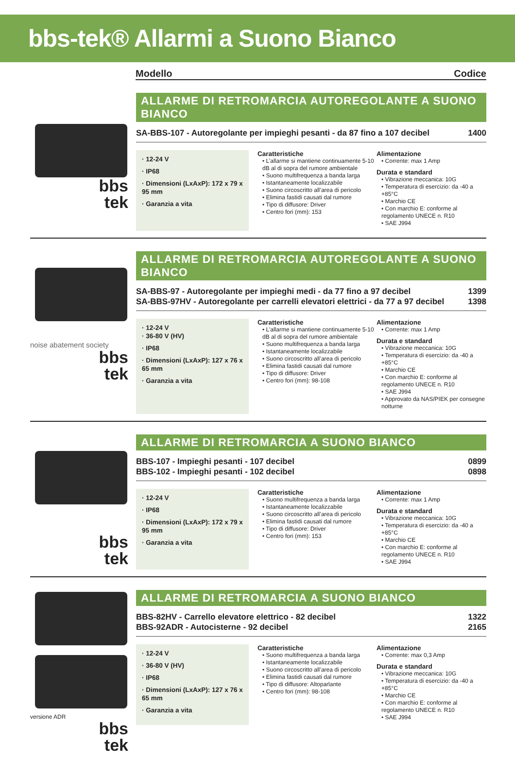bbs-tek® Allarmi a Suono Bianco
Modello Codice
bbs
tek
ALLARME DI RETROMARCIA AUTOREGOLANTE A SUONO BIANCO
SA-BBS-107 - Autoregolante per impieghi pesanti - da 87 fino a 107 decibel 1400
· 12-24 V
· IP68
· Dimensioni (LxAxP): 172 x 79 x 95 mm
· Garanzia a vita
Caratteristiche
• L’allarme si mantiene continuamente 5-10 dB al di sopra del rumore ambientale
• Suono multifrequenza a banda larga
• Istantaneamente localizzabile
• Suono circoscritto all’area di pericolo
• Elimina fastidi causati dal rumore
• Tipo di diffusore: Driver
• Centro fori (mm): 153
Alimentazione
• Corrente: max 1 Amp
Durata e standard
• Vibrazione meccanica: 10G
• Temperatura di esercizio: da -40 a +85°C
• Marchio CE
• Con marchio E: conforme al regolamento UNECE n. R10
• SAE J994
noise abatement society
bbs
tek
ALLARME DI RETROMARCIA AUTOREGOLANTE A SUONO BIANCO
SA-BBS-97 - Autoregolante per impieghi medi - da 77 fino a 97 decibel
SA-BBS-97HV - Autoregolante per carrelli elevatori elettrici - da 77 a 97 decibel 1399
1398
· 12-24 V
· 36-80 V (HV)
· IP68
· Dimensioni (LxAxP): 127 x 76 x 65 mm
· Garanzia a vita
Caratteristiche
• L’allarme si mantiene continuamente 5-10 dB al di sopra del rumore ambientale
• Suono multifrequenza a banda larga
• Istantaneamente localizzabile
• Suono circoscritto all’area di pericolo
• Elimina fastidi causati dal rumore
• Tipo di diffusore: Driver
• Centro fori (mm): 98-108
Alimentazione
• Corrente: max 1 Amp
Durata e standard
• Vibrazione meccanica: 10G
• Temperatura di esercizio: da -40 a +85°C
• Marchio CE
• Con marchio E: conforme al regolamento UNECE n. R10
• SAE J994
• Approvato da NAS/PIEK per consegne notturne
bbs
tek
ALLARME DI RETROMARCIA A SUONO BIANCO
BBS-107 - Impieghi pesanti - 107 decibel
BBS-102 - Impieghi pesanti - 102 decibel 0899
0898
· 12-24 V
· IP68
· Dimensioni (LxAxP): 172 x 79 x 95 mm
· Garanzia a vita
Caratteristiche
• Suono multifrequenza a banda larga
• Istantaneamente localizzabile
• Suono circoscritto all’area di pericolo
• Elimina fastidi causati dal rumore
• Tipo di diffusore: Driver
• Centro fori (mm): 153
Alimentazione
• Corrente: max 1 Amp
Durata e standard
• Vibrazione meccanica: 10G
• Temperatura di esercizio: da -40 a +85°C
• Marchio CE
• Con marchio E: conforme al regolamento UNECE n. R10
• SAE J994
versione ADR
bbs
tek
ALLARME DI RETROMARCIA A SUONO BIANCO
BBS-82HV - Carrello elevatore elettrico - 82 decibel
BBS-92ADR - Autocisterne - 92 decibel 1322
2165
· 12-24 V
· 36-80 V (HV)
· IP68
· Dimensioni (LxAxP): 127 x 76 x 65 mm
· Garanzia a vita
Caratteristiche
• Suono multifrequenza a banda larga
• Istantaneamente localizzabile
• Suono circoscritto all’area di pericolo
• Elimina fastidi causati dal rumore
• Tipo di diffusore: Altoparlante
• Centro fori (mm): 98-108
Alimentazione
• Corrente: max 0,3 Amp
Durata e standard
• Vibrazione meccanica: 10G
• Temperatura di esercizio: da -40 a +85°C
• Marchio CE
• Con marchio E: conforme al regolamento UNECE n. R10
• SAE J994